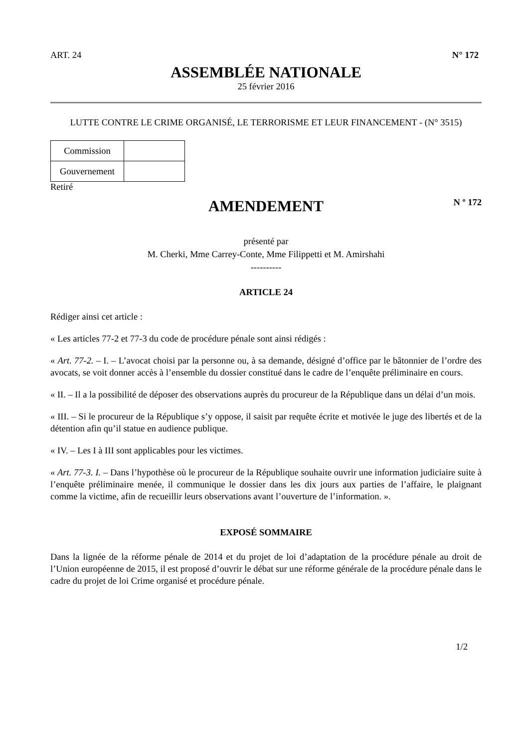ART. 24 N° 172
ASSEMBLÉE NATIONALE
25 février 2016
LUTTE CONTRE LE CRIME ORGANISÉ, LE TERRORISME ET LEUR FINANCEMENT - (N° 3515)
| Commission | |
| Gouvernement | |
Retiré
AMENDEMENT
N º 172
présenté par
M. Cherki, Mme Carrey-Conte, Mme Filippetti et M. Amirshahi
----------
ARTICLE 24
Rédiger ainsi cet article :
« Les articles 77-2 et 77-3 du code de procédure pénale sont ainsi rédigés :
« Art. 77-2. – I. – L’avocat choisi par la personne ou, à sa demande, désigné d’office par le bâtonnier de l’ordre des avocats, se voit donner accès à l’ensemble du dossier constitué dans le cadre de l’enquête préliminaire en cours.
« II. – Il a la possibilité de déposer des observations auprès du procureur de la République dans un délai d’un mois.
« III. – Si le procureur de la République s’y oppose, il saisit par requête écrite et motivée le juge des libertés et de la détention afin qu’il statue en audience publique.
« IV. – Les I à III sont applicables pour les victimes.
« Art. 77-3. I. – Dans l’hypothèse où le procureur de la République souhaite ouvrir une information judiciaire suite à l’enquête préliminaire menée, il communique le dossier dans les dix jours aux parties de l’affaire, le plaignant comme la victime, afin de recueillir leurs observations avant l’ouverture de l’information. ».
EXPOSÉ SOMMAIRE
Dans la lignée de la réforme pénale de 2014 et du projet de loi d’adaptation de la procédure pénale au droit de l’Union européenne de 2015, il est proposé d’ouvrir le débat sur une réforme générale de la procédure pénale dans le cadre du projet de loi Crime organisé et procédure pénale.
1/2